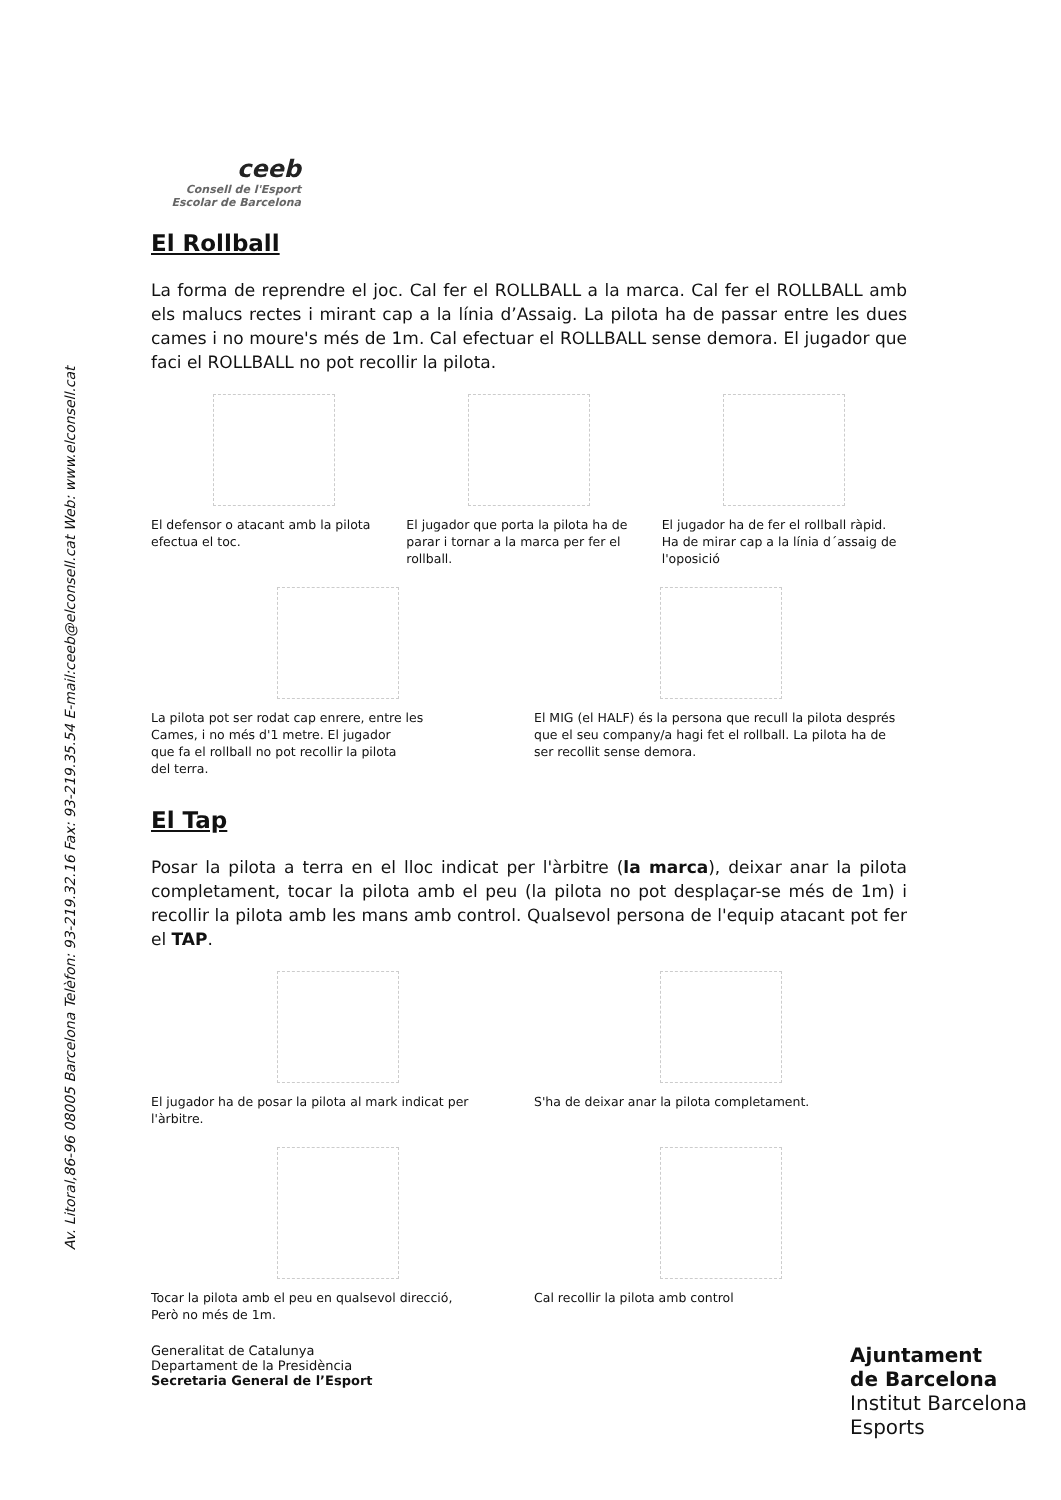Av. Litoral,86-96 08005 Barcelona Telèfon: 93-219.32.16 Fax: 93-219.35.54 E-mail:ceeb@elconsell.cat Web: www.elconsell.cat
ceeb
Consell de l'Esport
Escolar de Barcelona
El Rollball
La forma de reprendre el joc. Cal fer el ROLLBALL a la marca. Cal fer el ROLLBALL amb els malucs rectes i mirant cap a la línia d’Assaig. La pilota ha de passar entre les dues cames i no moure's més de 1m. Cal efectuar el ROLLBALL sense demora. El jugador que faci el ROLLBALL no pot recollir la pilota.
El defensor o atacant amb la pilota efectua el toc.
El jugador que porta la pilota ha de parar i tornar a la marca per fer el rollball.
El jugador ha de fer el rollball ràpid. Ha de mirar cap a la línia d´assaig de l'oposició
La pilota pot ser rodat cap enrere, entre les
Cames, i no més d'1 metre. El jugador
que fa el rollball no pot recollir la pilota
del terra.
El MIG (el HALF) és la persona que recull la pilota després que el seu company/a hagi fet el rollball. La pilota ha de ser recollit sense demora.
El Tap
Posar la pilota a terra en el lloc indicat per l'àrbitre (la marca), deixar anar la pilota completament, tocar la pilota amb el peu (la pilota no pot desplaçar-se més de 1m) i recollir la pilota amb les mans amb control. Qualsevol persona de l'equip atacant pot fer el TAP.
El jugador ha de posar la pilota al mark indicat per l'àrbitre.
S'ha de deixar anar la pilota completament.
Tocar la pilota amb el peu en qualsevol direcció,
Però no més de 1m.
Cal recollir la pilota amb control
Generalitat de Catalunya
Departament de la Presidència
Secretaria General de l’Esport
Ajuntament
de Barcelona
Institut Barcelona
Esports